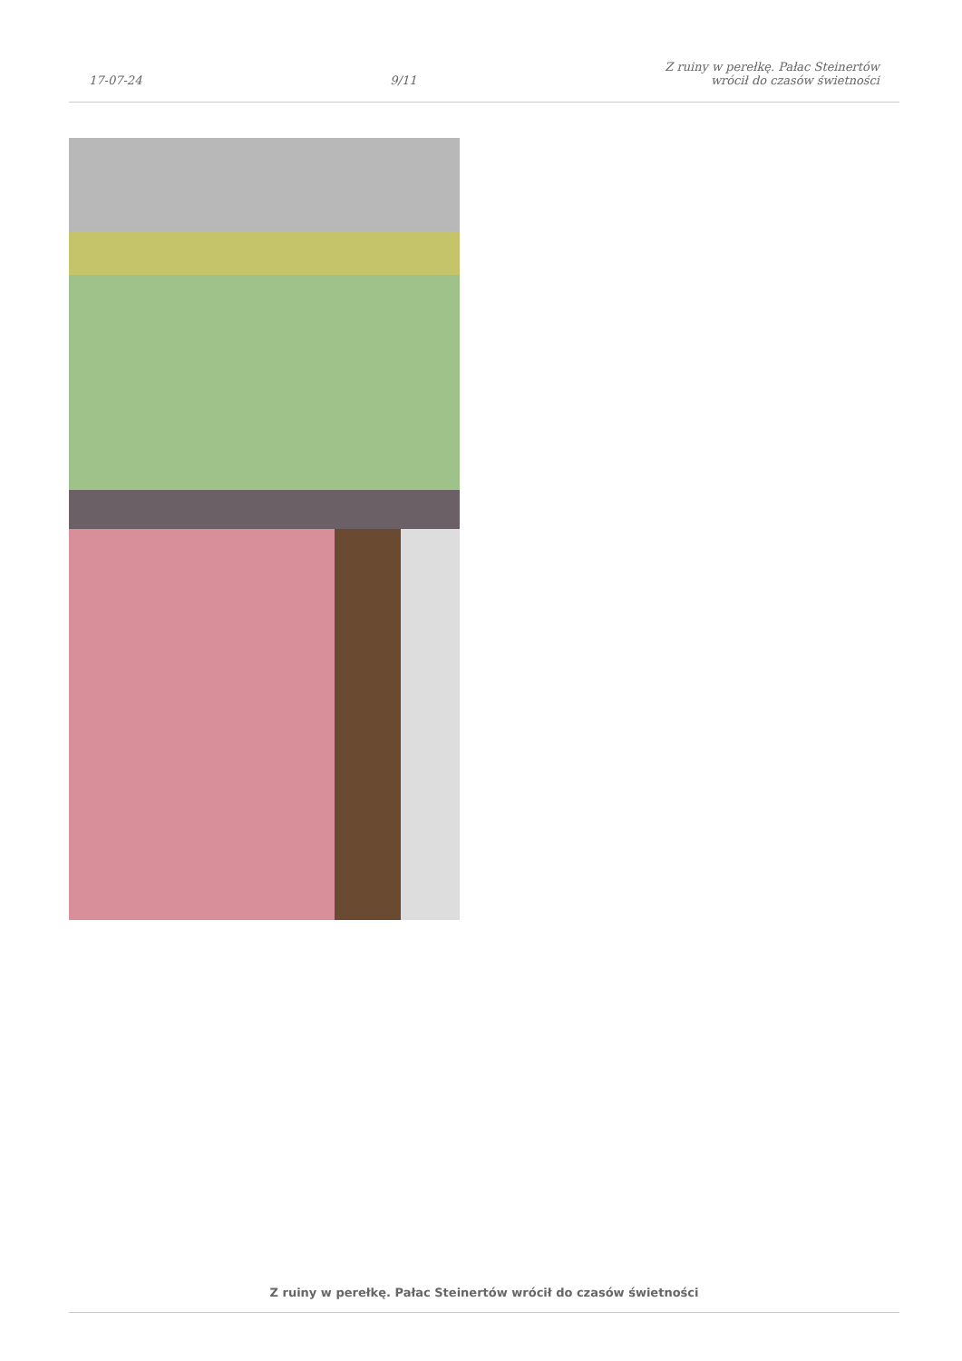17-07-24
9/11
Z ruiny w perełkę. Pałac Steinertów
wrócił do czasów świetności
Z ruiny w perełkę. Pałac Steinertów wrócił do czasów świetności